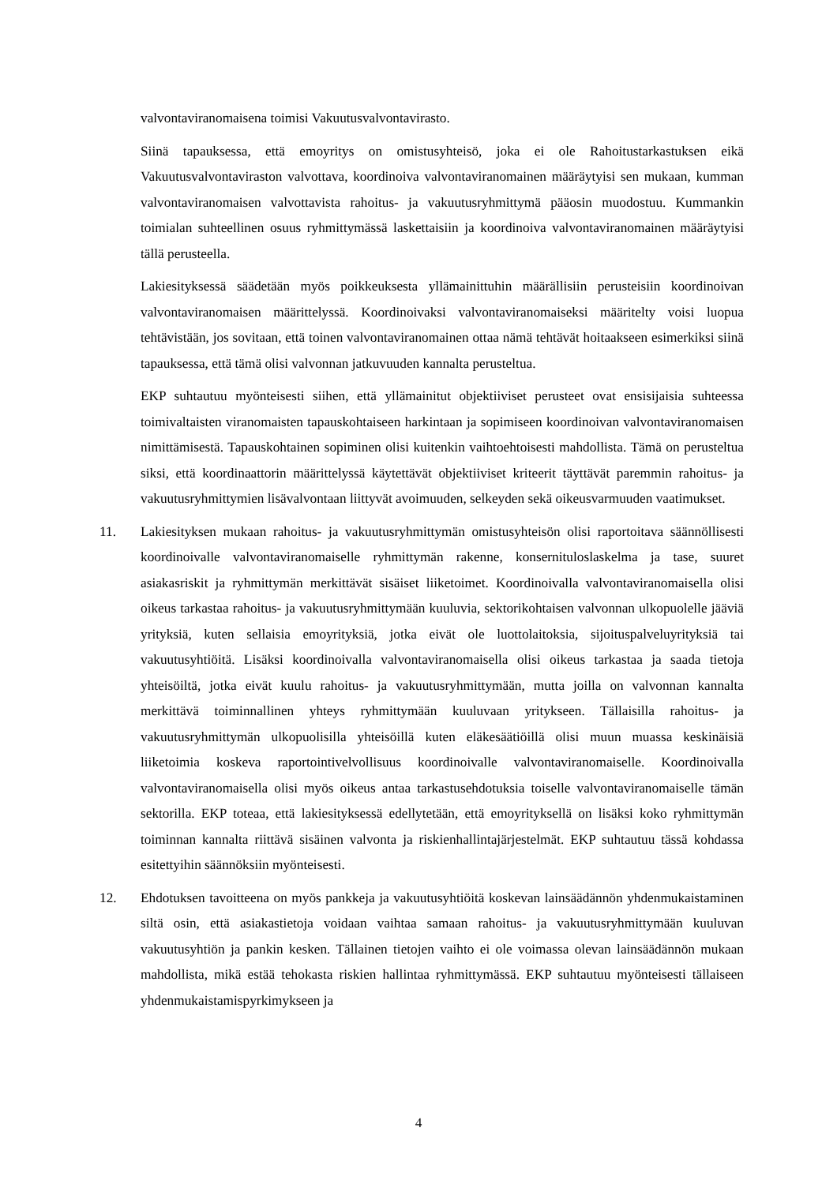valvontaviranomaisena toimisi Vakuutusvalvontavirasto.
Siinä tapauksessa, että emoyritys on omistusyhteisö, joka ei ole Rahoitustarkastuksen eikä Vakuutusvalvontaviraston valvottava, koordinoiva valvontaviranomainen määräytyisi sen mukaan, kumman valvontaviranomaisen valvottavista rahoitus- ja vakuutusryhmittymä pääosin muodostuu. Kummankin toimialan suhteellinen osuus ryhmittymässä laskettaisiin ja koordinoiva valvontaviranomainen määräytyisi tällä perusteella.
Lakiesityksessä säädetään myös poikkeuksesta yllämainittuhin määrällisiin perusteisiin koordinoivan valvontaviranomaisen määrittelyssä. Koordinoivaksi valvontaviranomaiseksi määritelty voisi luopua tehtävistään, jos sovitaan, että toinen valvontaviranomainen ottaa nämä tehtävät hoitaakseen esimerkiksi siinä tapauksessa, että tämä olisi valvonnan jatkuvuuden kannalta perusteltua.
EKP suhtautuu myönteisesti siihen, että yllämainitut objektiiviset perusteet ovat ensisijaisia suhteessa toimivaltaisten viranomaisten tapauskohtaiseen harkintaan ja sopimiseen koordinoivan valvontaviranomaisen nimittämisestä. Tapauskohtainen sopiminen olisi kuitenkin vaihtoehtoisesti mahdollista. Tämä on perusteltua siksi, että koordinaattorin määrittelyssä käytettävät objektiiviset kriteerit täyttävät paremmin rahoitus- ja vakuutusryhmittymien lisävalvontaan liittyvät avoimuuden, selkeyden sekä oikeusvarmuuden vaatimukset.
11. Lakiesityksen mukaan rahoitus- ja vakuutusryhmittymän omistusyhteisön olisi raportoitava säännöllisesti koordinoivalle valvontaviranomaiselle ryhmittymän rakenne, konsernituloslaskelma ja tase, suuret asiakasriskit ja ryhmittymän merkittävät sisäiset liiketoimet. Koordinoivalla valvontaviranomaisella olisi oikeus tarkastaa rahoitus- ja vakuutusryhmittymään kuuluvia, sektorikohtaisen valvonnan ulkopuolelle jääviä yrityksiä, kuten sellaisia emoyrityksiä, jotka eivät ole luottolaitoksia, sijoituspalveluyrityksiä tai vakuutusyhtiöitä. Lisäksi koordinoivalla valvontaviranomaisella olisi oikeus tarkastaa ja saada tietoja yhteisöiltä, jotka eivät kuulu rahoitus- ja vakuutusryhmittymään, mutta joilla on valvonnan kannalta merkittävä toiminnallinen yhteys ryhmittymään kuuluvaan yritykseen. Tällaisilla rahoitus- ja vakuutusryhmittymän ulkopuolisilla yhteisöillä kuten eläkesäätiöillä olisi muun muassa keskinäisiä liiketoimia koskeva raportointivelvollisuus koordinoivalle valvontaviranomaiselle. Koordinoivalla valvontaviranomaisella olisi myös oikeus antaa tarkastusehdotuksia toiselle valvontaviranomaiselle tämän sektorilla. EKP toteaa, että lakiesityksessä edellytetään, että emoyrityksellä on lisäksi koko ryhmittymän toiminnan kannalta riittävä sisäinen valvonta ja riskienhallintajärjestelmät. EKP suhtautuu tässä kohdassa esitettyihin säännöksiin myönteisesti.
12. Ehdotuksen tavoitteena on myös pankkeja ja vakuutusyhtiöitä koskevan lainsäädännön yhdenmukaistaminen siltä osin, että asiakastietoja voidaan vaihtaa samaan rahoitus- ja vakuutusryhmittymään kuuluvan vakuutusyhtiön ja pankin kesken. Tällainen tietojen vaihto ei ole voimassa olevan lainsäädännön mukaan mahdollista, mikä estää tehokasta riskien hallintaa ryhmittymässä. EKP suhtautuu myönteisesti tällaiseen yhdenmukaistamispyrkimykseen ja
4